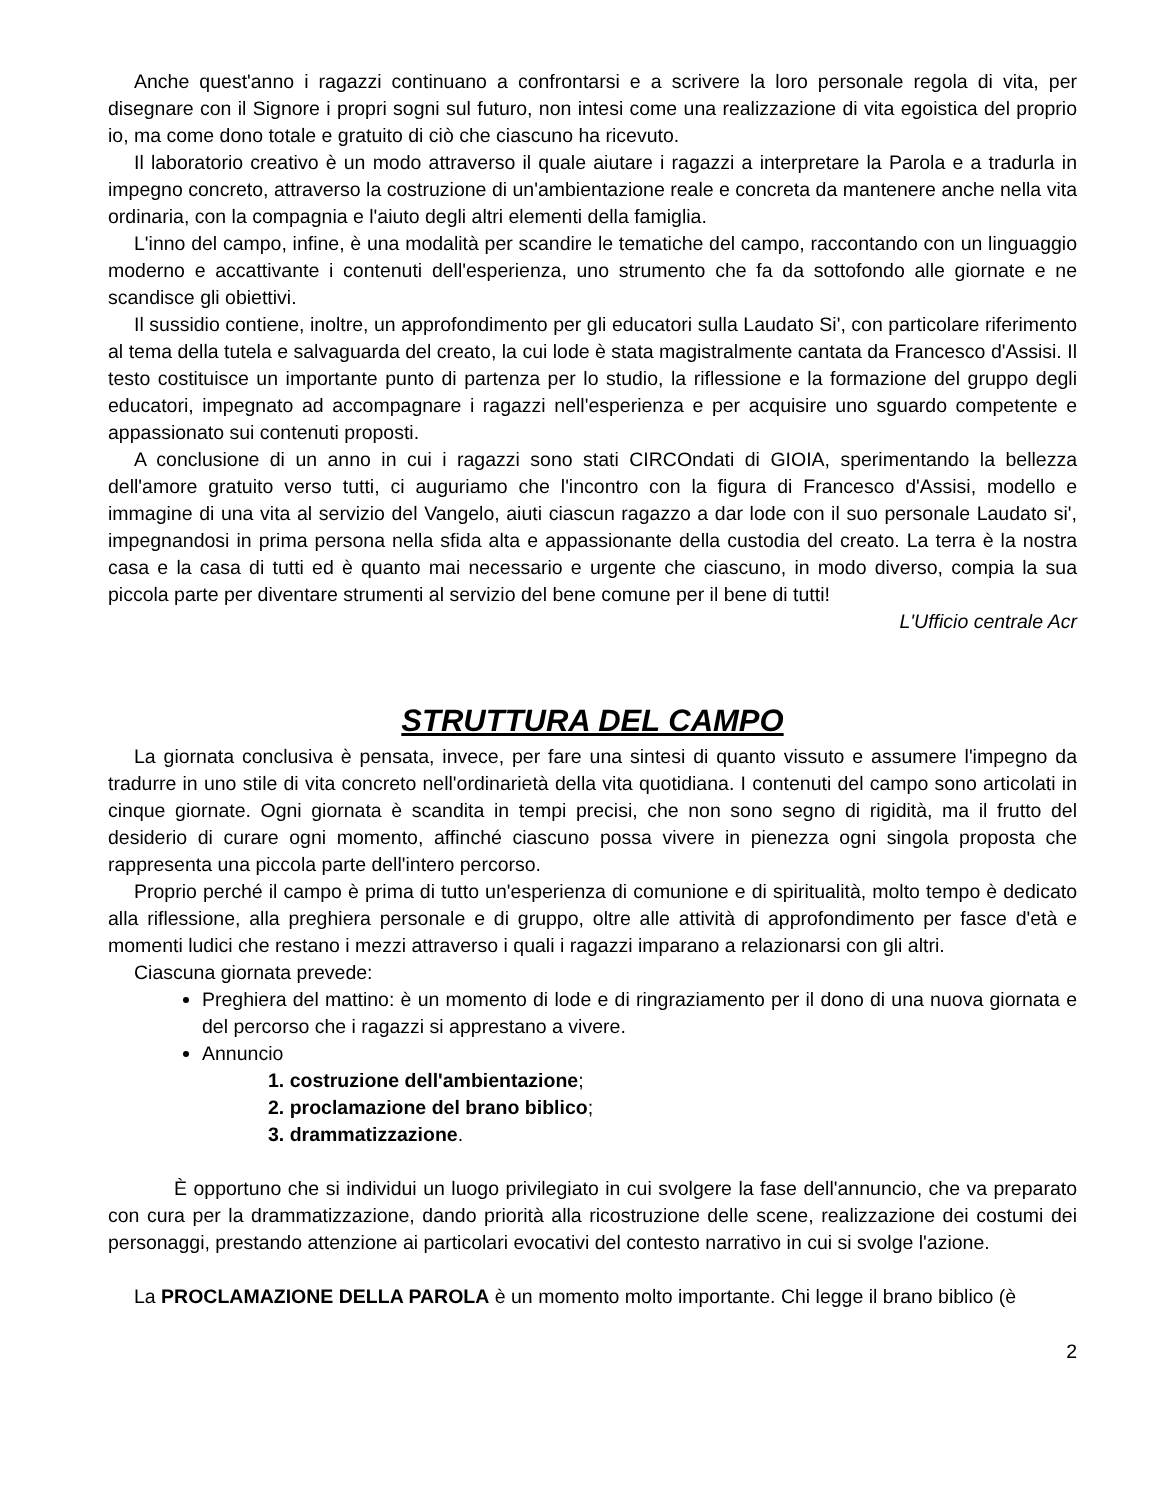Anche quest'anno i ragazzi continuano a confrontarsi e a scrivere la loro personale regola di vita, per disegnare con il Signore i propri sogni sul futuro, non intesi come una realizzazione di vita egoistica del proprio io, ma come dono totale e gratuito di ciò che ciascuno ha ricevuto.
Il laboratorio creativo è un modo attraverso il quale aiutare i ragazzi a interpretare la Parola e a tradurla in impegno concreto, attraverso la costruzione di un'ambientazione reale e concreta da mantenere anche nella vita ordinaria, con la compagnia e l'aiuto degli altri elementi della famiglia.
L'inno del campo, infine, è una modalità per scandire le tematiche del campo, raccontando con un linguaggio moderno e accattivante i contenuti dell'esperienza, uno strumento che fa da sottofondo alle giornate e ne scandisce gli obiettivi.
Il sussidio contiene, inoltre, un approfondimento per gli educatori sulla Laudato Si', con particolare riferimento al tema della tutela e salvaguarda del creato, la cui lode è stata magistralmente cantata da Francesco d'Assisi. Il testo costituisce un importante punto di partenza per lo studio, la riflessione e la formazione del gruppo degli educatori, impegnato ad accompagnare i ragazzi nell'esperienza e per acquisire uno sguardo competente e appassionato sui contenuti proposti.
A conclusione di un anno in cui i ragazzi sono stati CIRCOndati di GIOIA, sperimentando la bellezza dell'amore gratuito verso tutti, ci auguriamo che l'incontro con la figura di Francesco d'Assisi, modello e immagine di una vita al servizio del Vangelo, aiuti ciascun ragazzo a dar lode con il suo personale Laudato si', impegnandosi in prima persona nella sfida alta e appassionante della custodia del creato. La terra è la nostra casa e la casa di tutti ed è quanto mai necessario e urgente che ciascuno, in modo diverso, compia la sua piccola parte per diventare strumenti al servizio del bene comune per il bene di tutti!
L'Ufficio centrale Acr
STRUTTURA DEL CAMPO
La giornata conclusiva è pensata, invece, per fare una sintesi di quanto vissuto e assumere l'impegno da tradurre in uno stile di vita concreto nell'ordinarietà della vita quotidiana. I contenuti del campo sono articolati in cinque giornate. Ogni giornata è scandita in tempi precisi, che non sono segno di rigidità, ma il frutto del desiderio di curare ogni momento, affinché ciascuno possa vivere in pienezza ogni singola proposta che rappresenta una piccola parte dell'intero percorso.
Proprio perché il campo è prima di tutto un'esperienza di comunione e di spiritualità, molto tempo è dedicato alla riflessione, alla preghiera personale e di gruppo, oltre alle attività di approfondimento per fasce d'età e momenti ludici che restano i mezzi attraverso i quali i ragazzi imparano a relazionarsi con gli altri.
Ciascuna giornata prevede:
Preghiera del mattino: è un momento di lode e di ringraziamento per il dono di una nuova giornata e del percorso che i ragazzi si apprestano a vivere.
Annuncio
1. costruzione dell'ambientazione;
2. proclamazione del brano biblico;
3. drammatizzazione.
È opportuno che si individui un luogo privilegiato in cui svolgere la fase dell'annuncio, che va preparato con cura per la drammatizzazione, dando priorità alla ricostruzione delle scene, realizzazione dei costumi dei personaggi, prestando attenzione ai particolari evocativi del contesto narrativo in cui si svolge l'azione.
La PROCLAMAZIONE DELLA PAROLA è un momento molto importante. Chi legge il brano biblico (è
2